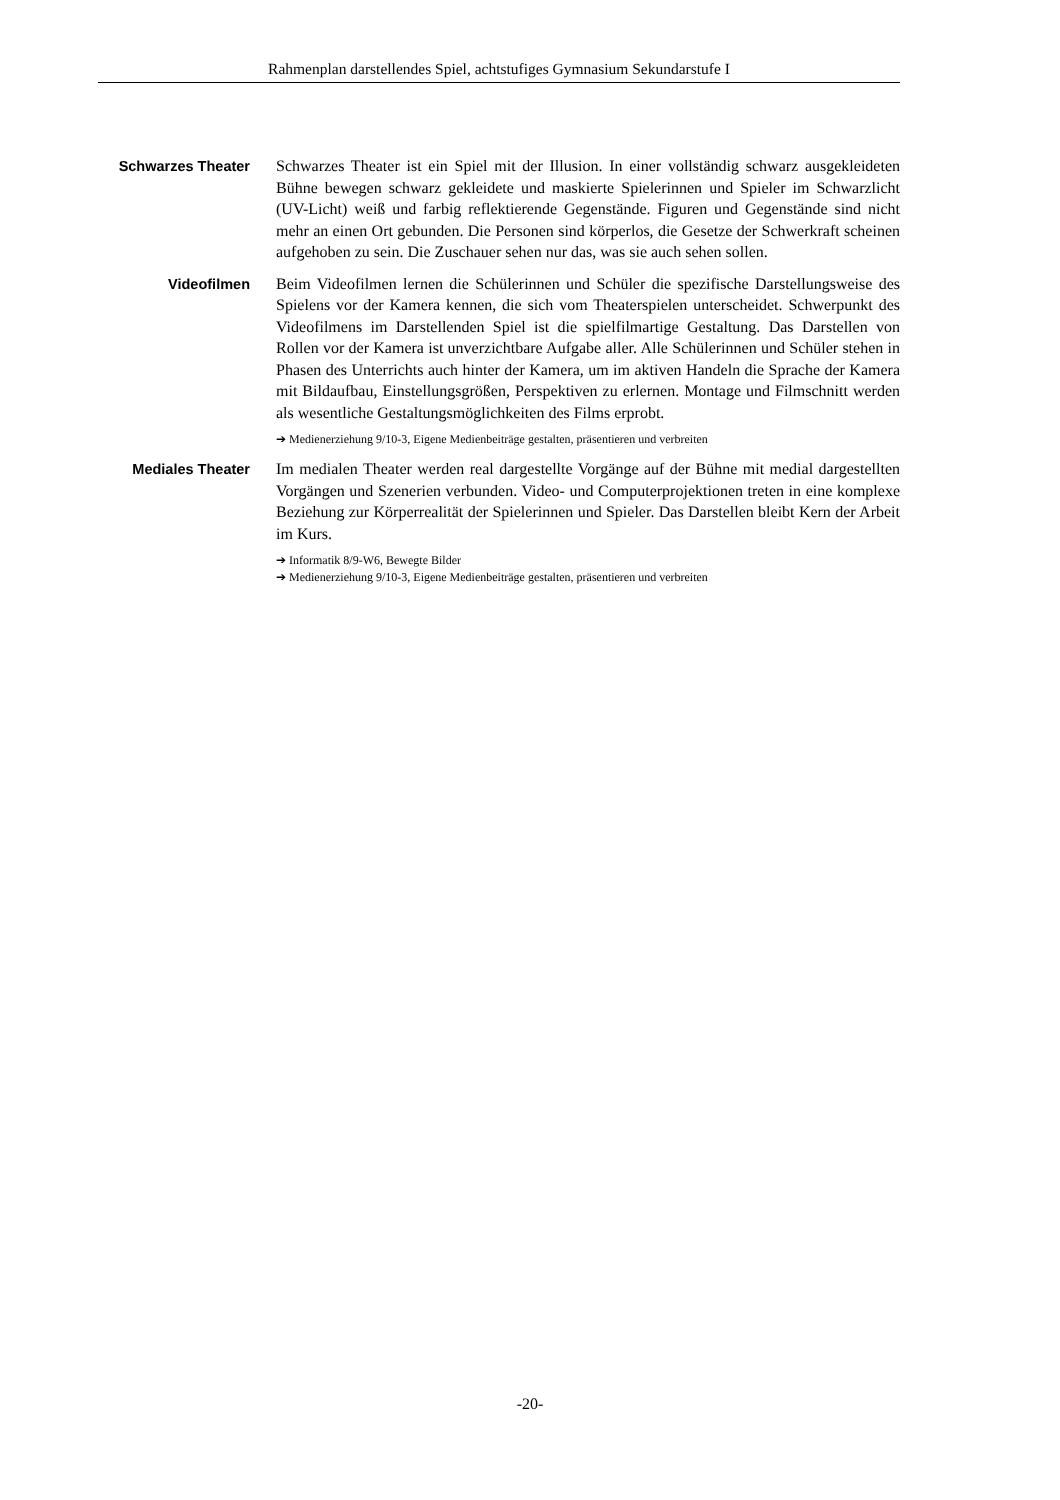Rahmenplan darstellendes Spiel, achtstufiges Gymnasium Sekundarstufe I
Schwarzes Theater
Schwarzes Theater ist ein Spiel mit der Illusion. In einer vollständig schwarz ausgekleideten Bühne bewegen schwarz gekleidete und maskierte Spielerinnen und Spieler im Schwarzlicht (UV-Licht) weiß und farbig reflektierende Gegenstände. Figuren und Gegenstände sind nicht mehr an einen Ort gebunden. Die Personen sind körperlos, die Gesetze der Schwerkraft scheinen aufgehoben zu sein. Die Zuschauer sehen nur das, was sie auch sehen sollen.
Videofilmen
Beim Videofilmen lernen die Schülerinnen und Schüler die spezifische Darstellungsweise des Spielens vor der Kamera kennen, die sich vom Theaterspielen unterscheidet. Schwerpunkt des Videofilmens im Darstellenden Spiel ist die spielfilmartige Gestaltung. Das Darstellen von Rollen vor der Kamera ist unverzichtbare Aufgabe aller. Alle Schülerinnen und Schüler stehen in Phasen des Unterrichts auch hinter der Kamera, um im aktiven Handeln die Sprache der Kamera mit Bildaufbau, Einstellungsgrößen, Perspektiven zu erlernen. Montage und Filmschnitt werden als wesentliche Gestaltungsmöglichkeiten des Films erprobt.
➔ Medienerziehung 9/10-3, Eigene Medienbeiträge gestalten, präsentieren und verbreiten
Mediales Theater
Im medialen Theater werden real dargestellte Vorgänge auf der Bühne mit medial dargestellten Vorgängen und Szenerien verbunden. Video- und Computerprojektionen treten in eine komplexe Beziehung zur Körperrealität der Spielerinnen und Spieler. Das Darstellen bleibt Kern der Arbeit im Kurs.
➔ Informatik 8/9-W6, Bewegte Bilder
➔ Medienerziehung 9/10-3, Eigene Medienbeiträge gestalten, präsentieren und verbreiten
-20-